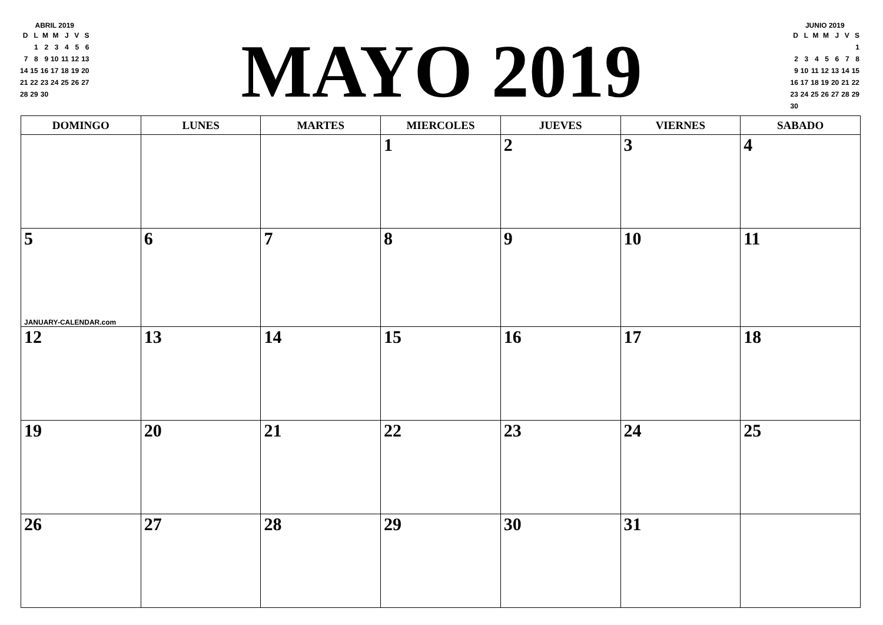ABRIL 2019
| D | L | M | M | J | V | S |
| --- | --- | --- | --- | --- | --- | --- |
| | 1 | 2 | 3 | 4 | 5 | 6 |
| 7 | 8 | 9 | 10 | 11 | 12 | 13 |
| 14 | 15 | 16 | 17 | 18 | 19 | 20 |
| 21 | 22 | 23 | 24 | 25 | 26 | 27 |
| 28 | 29 | 30 | | | | |
MAYO 2019
JUNIO 2019
| D | L | M | M | J | V | S |
| --- | --- | --- | --- | --- | --- | --- |
| | | | | | | 1 |
| 2 | 3 | 4 | 5 | 6 | 7 | 8 |
| 9 | 10 | 11 | 12 | 13 | 14 | 15 |
| 16 | 17 | 18 | 19 | 20 | 21 | 22 |
| 23 | 24 | 25 | 26 | 27 | 28 | 29 |
| 30 | | | | | | |
| DOMINGO | LUNES | MARTES | MIERCOLES | JUEVES | VIERNES | SABADO |
| --- | --- | --- | --- | --- | --- | --- |
| | | | 1 | 2 | 3 | 4 |
| 5 JANUARY-CALENDAR.com | 6 | 7 | 8 | 9 | 10 | 11 |
| 12 | 13 | 14 | 15 | 16 | 17 | 18 |
| 19 | 20 | 21 | 22 | 23 | 24 | 25 |
| 26 | 27 | 28 | 29 | 30 | 31 | |